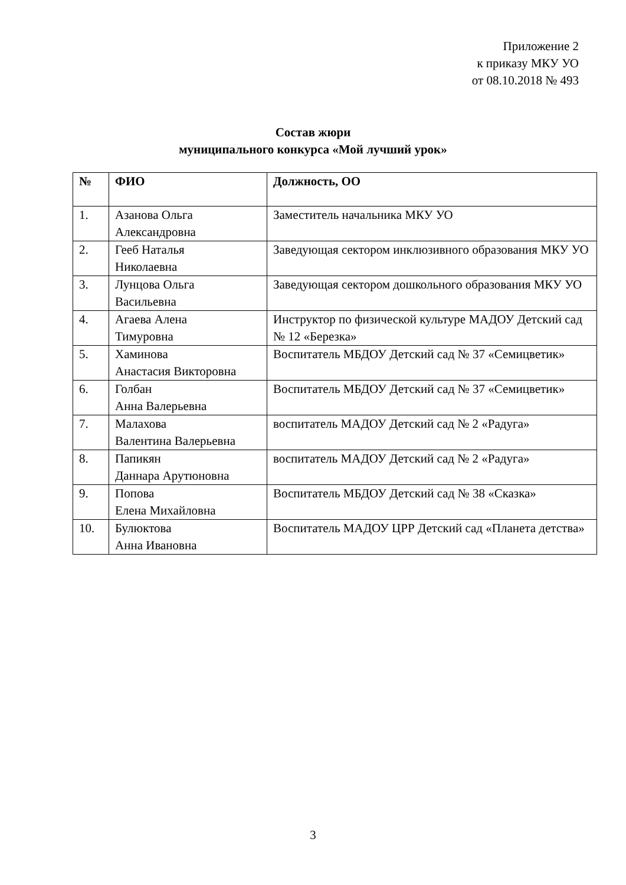Приложение 2
к приказу МКУ УО
от 08.10.2018 № 493
Состав жюри
муниципального конкурса «Мой лучший урок»
| № | ФИО | Должность, ОО |
| --- | --- | --- |
| 1. | Азанова Ольга Александровна | Заместитель начальника МКУ УО |
| 2. | Гееб Наталья Николаевна | Заведующая сектором инклюзивного образования МКУ УО |
| 3. | Лунцова Ольга Васильевна | Заведующая сектором дошкольного образования МКУ УО |
| 4. | Агаева Алена Тимуровна | Инструктор по физической культуре МАДОУ Детский сад № 12 «Березка» |
| 5. | Хаминова Анастасия Викторовна | Воспитатель МБДОУ Детский сад № 37 «Семицветик» |
| 6. | Голбан Анна Валерьевна | Воспитатель МБДОУ Детский сад № 37 «Семицветик» |
| 7. | Малахова Валентина Валерьевна | воспитатель МАДОУ Детский сад № 2 «Радуга» |
| 8. | Папикян Даннара Арутюновна | воспитатель МАДОУ Детский сад № 2 «Радуга» |
| 9. | Попова Елена Михайловна | Воспитатель МБДОУ Детский сад № 38 «Сказка» |
| 10. | Булюктова Анна Ивановна | Воспитатель МАДОУ ЦРР Детский сад «Планета детства» |
3